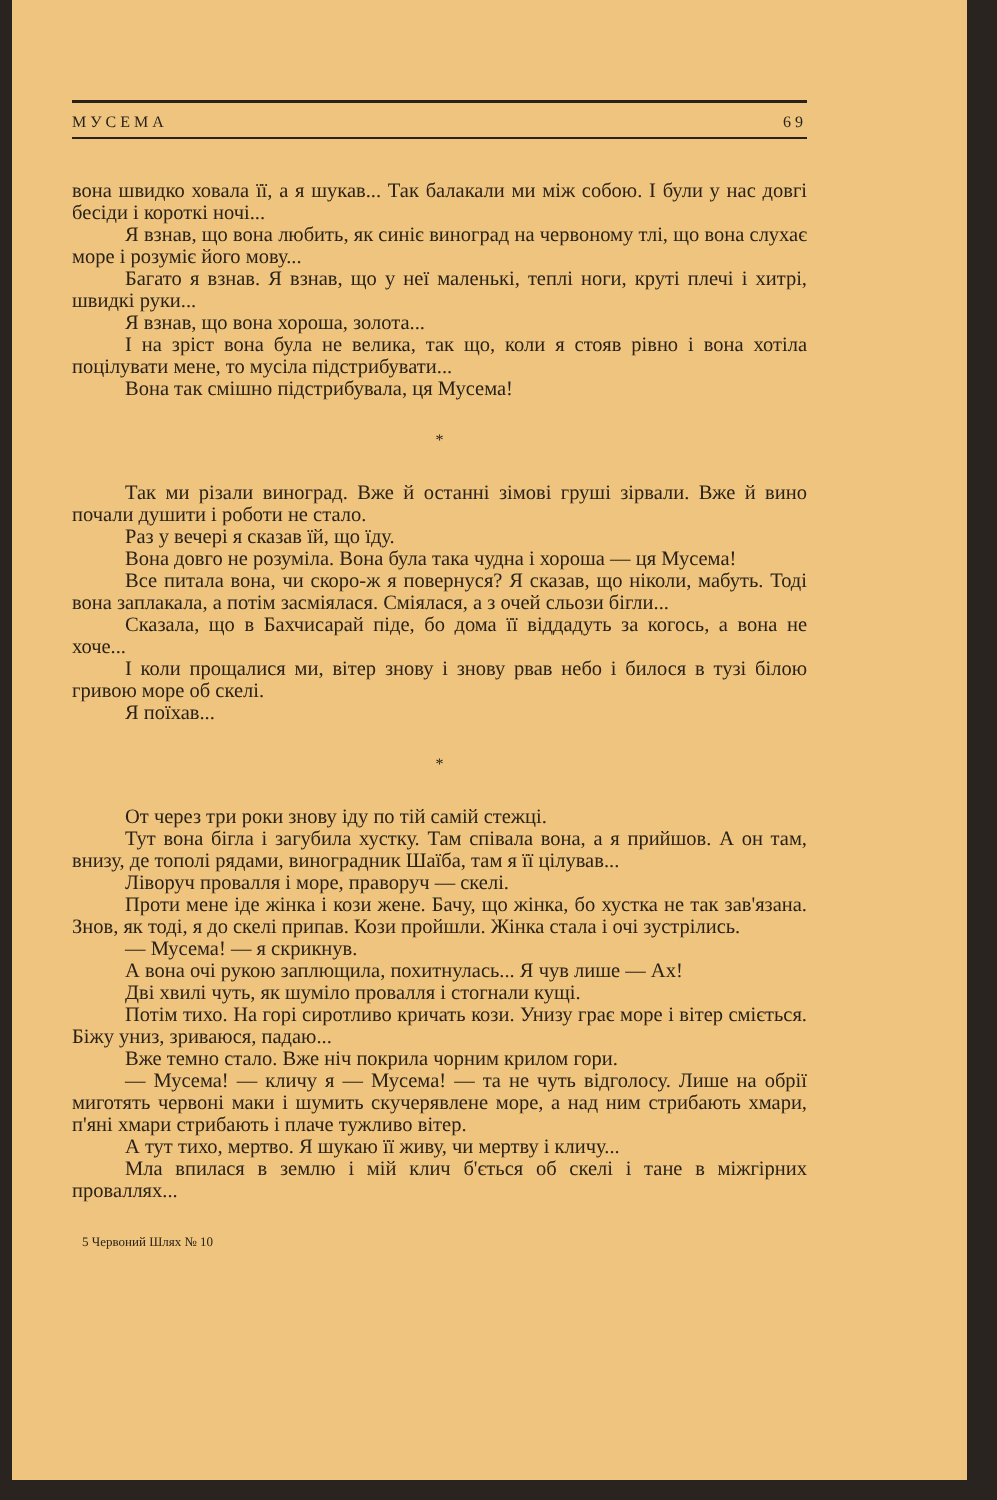МУСЕМА 69
вона швидко ховала її, а я шукав... Так балакали ми між собою. І були у нас довгі бесіди і короткі ночі...
Я взнав, що вона любить, як синіє виноград на червоному тлі, що вона слухає море і розуміє його мову...
Багато я взнав. Я взнав, що у неї маленькі, теплі ноги, круті плечі і хитрі, швидкі руки...
Я взнав, що вона хороша, золота...
І на зріст вона була не велика, так що, коли я стояв рівно і вона хотіла поцілувати мене, то мусіла підстрибувати...
Вона так смішно підстрибувала, ця Мусема!
*
Так ми різали виноград. Вже й останні зімові груші зірвали. Вже й вино почали душити і роботи не стало.
Раз у вечері я сказав їй, що їду.
Вона довго не розуміла. Вона була така чудна і хороша — ця Мусема!
Все питала вона, чи скоро-ж я повернуся? Я сказав, що ніколи, мабуть. Тоді вона заплакала, а потім засміялася. Сміялася, а з очей сльози бігли...
Сказала, що в Бахчисарай піде, бо дома її віддадуть за когось, а вона не хоче...
І коли прощалися ми, вітер знову і знову рвав небо і билося в тузі білою гривою море об скелі.
Я поїхав...
*
От через три роки знову іду по тій самій стежці.
Тут вона бігла і загубила хустку. Там співала вона, а я прийшов. А он там, внизу, де тополі рядами, виноградник Шаїба, там я її цілував...
Ліворуч провалля і море, праворуч — скелі.
Проти мене іде жінка і кози жене. Бачу, що жінка, бо хустка не так зав'язана. Знов, як тоді, я до скелі припав. Кози пройшли. Жінка стала і очі зустрілись.
— Мусема! — я скрикнув.
А вона очі рукою заплющила, похитнулась... Я чув лише — Ах!
Дві хвилі чуть, як шуміло провалля і стогнали кущі.
Потім тихо. На горі сиротливо кричать кози. Унизу грає море і вітер сміється. Біжу униз, зриваюся, падаю...
Вже темно стало. Вже ніч покрила чорним крилом гори.
— Мусема! — кличу я — Мусема! — та не чуть відголосу. Лише на обрії миготять червоні маки і шумить скучерявлене море, а над ним стрибають хмари, п'яні хмари стрибають і плаче тужливо вітер.
А тут тихо, мертво. Я шукаю її живу, чи мертву і кличу...
Мла впилася в землю і мій клич б'ється об скелі і тане в міжгірних проваллях...
5 Червоний Шлях № 10